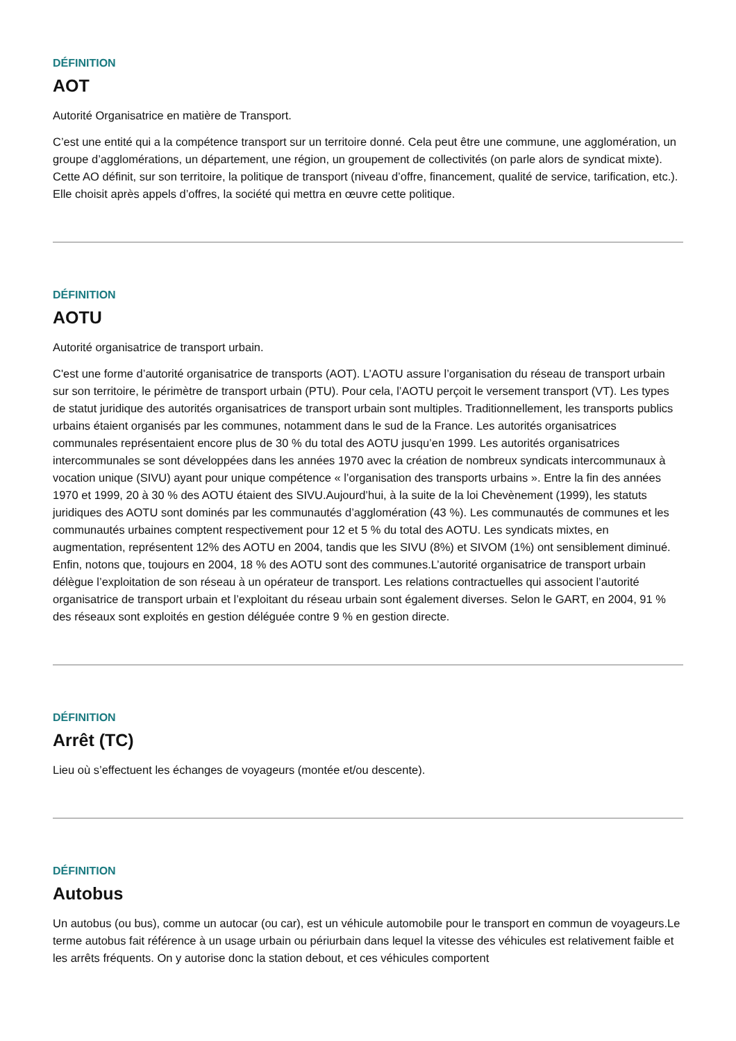DÉFINITION
AOT
Autorité Organisatrice en matière de Transport.
C’est une entité qui a la compétence transport sur un territoire donné. Cela peut être une commune, une agglomération, un groupe d’agglomérations, un département, une région, un groupement de collectivités (on parle alors de syndicat mixte). Cette AO définit, sur son territoire, la politique de transport (niveau d’offre, financement, qualité de service, tarification, etc.). Elle choisit après appels d’offres, la société qui mettra en œuvre cette politique.
DÉFINITION
AOTU
Autorité organisatrice de transport urbain.
C'est une forme d’autorité organisatrice de transports (AOT). L’AOTU assure l’organisation du réseau de transport urbain sur son territoire, le périmètre de transport urbain (PTU). Pour cela, l’AOTU perçoit le versement transport (VT). Les types de statut juridique des autorités organisatrices de transport urbain sont multiples. Traditionnellement, les transports publics urbains étaient organisés par les communes, notamment dans le sud de la France. Les autorités organisatrices communales représentaient encore plus de 30 % du total des AOTU jusqu’en 1999. Les autorités organisatrices intercommunales se sont développées dans les années 1970 avec la création de nombreux syndicats intercommunaux à vocation unique (SIVU) ayant pour unique compétence « l’organisation des transports urbains ». Entre la fin des années 1970 et 1999, 20 à 30 % des AOTU étaient des SIVU.Aujourd’hui, à la suite de la loi Chevènement (1999), les statuts juridiques des AOTU sont dominés par les communautés d’agglomération (43 %). Les communautés de communes et les communautés urbaines comptent respectivement pour 12 et 5 % du total des AOTU. Les syndicats mixtes, en augmentation, représentent 12% des AOTU en 2004, tandis que les SIVU (8%) et SIVOM (1%) ont sensiblement diminué. Enfin, notons que, toujours en 2004, 18 % des AOTU sont des communes.L’autorité organisatrice de transport urbain délègue l’exploitation de son réseau à un opérateur de transport. Les relations contractuelles qui associent l’autorité organisatrice de transport urbain et l’exploitant du réseau urbain sont également diverses. Selon le GART, en 2004, 91 % des réseaux sont exploités en gestion déléguée contre 9 % en gestion directe.
DÉFINITION
Arrêt (TC)
Lieu où s’effectuent les échanges de voyageurs (montée et/ou descente).
DÉFINITION
Autobus
Un autobus (ou bus), comme un autocar (ou car), est un véhicule automobile pour le transport en commun de voyageurs.Le terme autobus fait référence à un usage urbain ou périurbain dans lequel la vitesse des véhicules est relativement faible et les arrêts fréquents. On y autorise donc la station debout, et ces véhicules comportent